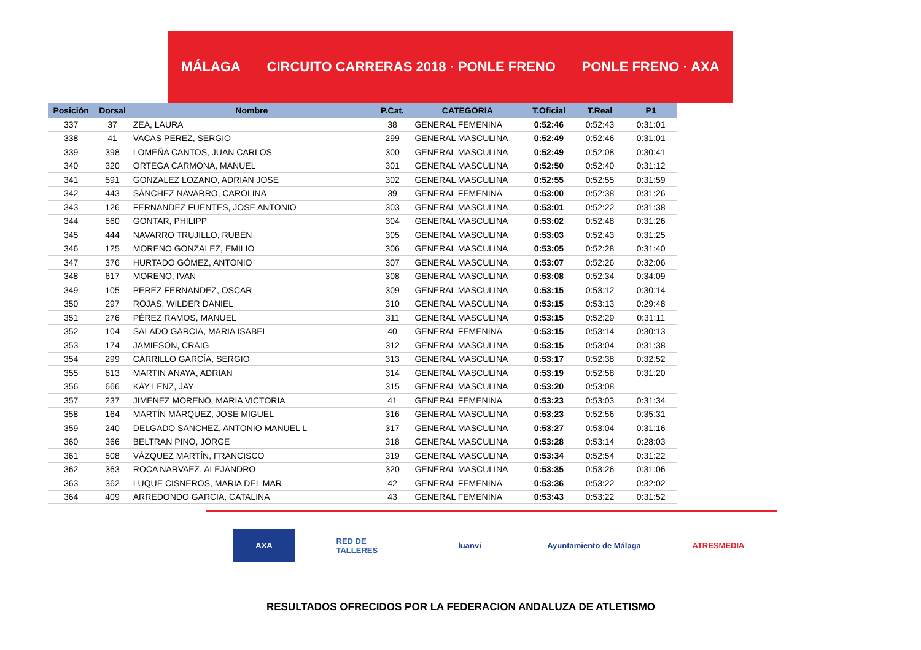MÁLAGA CIRCUITO CARRERAS 2018 · PONLE FRENO PONLE FRENO · AXA
| Posición | Dorsal | Nombre | P.Cat. | CATEGORIA | T.Oficial | T.Real | P1 |
| --- | --- | --- | --- | --- | --- | --- | --- |
| 337 | 37 | ZEA, LAURA | 38 | GENERAL FEMENINA | 0:52:46 | 0:52:43 | 0:31:01 |
| 338 | 41 | VACAS PEREZ, SERGIO | 299 | GENERAL MASCULINA | 0:52:49 | 0:52:46 | 0:31:01 |
| 339 | 398 | LOMEÑA CANTOS, JUAN CARLOS | 300 | GENERAL MASCULINA | 0:52:49 | 0:52:08 | 0:30:41 |
| 340 | 320 | ORTEGA CARMONA, MANUEL | 301 | GENERAL MASCULINA | 0:52:50 | 0:52:40 | 0:31:12 |
| 341 | 591 | GONZALEZ LOZANO, ADRIAN JOSE | 302 | GENERAL MASCULINA | 0:52:55 | 0:52:55 | 0:31:59 |
| 342 | 443 | SÁNCHEZ NAVARRO, CAROLINA | 39 | GENERAL FEMENINA | 0:53:00 | 0:52:38 | 0:31:26 |
| 343 | 126 | FERNANDEZ FUENTES, JOSE ANTONIO | 303 | GENERAL MASCULINA | 0:53:01 | 0:52:22 | 0:31:38 |
| 344 | 560 | GONTAR, PHILIPP | 304 | GENERAL MASCULINA | 0:53:02 | 0:52:48 | 0:31:26 |
| 345 | 444 | NAVARRO TRUJILLO, RUBÉN | 305 | GENERAL MASCULINA | 0:53:03 | 0:52:43 | 0:31:25 |
| 346 | 125 | MORENO GONZALEZ, EMILIO | 306 | GENERAL MASCULINA | 0:53:05 | 0:52:28 | 0:31:40 |
| 347 | 376 | HURTADO GÓMEZ, ANTONIO | 307 | GENERAL MASCULINA | 0:53:07 | 0:52:26 | 0:32:06 |
| 348 | 617 | MORENO, IVAN | 308 | GENERAL MASCULINA | 0:53:08 | 0:52:34 | 0:34:09 |
| 349 | 105 | PEREZ FERNANDEZ, OSCAR | 309 | GENERAL MASCULINA | 0:53:15 | 0:53:12 | 0:30:14 |
| 350 | 297 | ROJAS, WILDER DANIEL | 310 | GENERAL MASCULINA | 0:53:15 | 0:53:13 | 0:29:48 |
| 351 | 276 | PÉREZ RAMOS, MANUEL | 311 | GENERAL MASCULINA | 0:53:15 | 0:52:29 | 0:31:11 |
| 352 | 104 | SALADO GARCIA, MARIA ISABEL | 40 | GENERAL FEMENINA | 0:53:15 | 0:53:14 | 0:30:13 |
| 353 | 174 | JAMIESON, CRAIG | 312 | GENERAL MASCULINA | 0:53:15 | 0:53:04 | 0:31:38 |
| 354 | 299 | CARRILLO GARCÍA, SERGIO | 313 | GENERAL MASCULINA | 0:53:17 | 0:52:38 | 0:32:52 |
| 355 | 613 | MARTIN ANAYA, ADRIAN | 314 | GENERAL MASCULINA | 0:53:19 | 0:52:58 | 0:31:20 |
| 356 | 666 | KAY LENZ, JAY | 315 | GENERAL MASCULINA | 0:53:20 | 0:53:08 | |
| 357 | 237 | JIMENEZ MORENO, MARIA VICTORIA | 41 | GENERAL FEMENINA | 0:53:23 | 0:53:03 | 0:31:34 |
| 358 | 164 | MARTÍN MÁRQUEZ, JOSE MIGUEL | 316 | GENERAL MASCULINA | 0:53:23 | 0:52:56 | 0:35:31 |
| 359 | 240 | DELGADO SANCHEZ, ANTONIO MANUEL L | 317 | GENERAL MASCULINA | 0:53:27 | 0:53:04 | 0:31:16 |
| 360 | 366 | BELTRAN PINO, JORGE | 318 | GENERAL MASCULINA | 0:53:28 | 0:53:14 | 0:28:03 |
| 361 | 508 | VÁZQUEZ MARTÍN, FRANCISCO | 319 | GENERAL MASCULINA | 0:53:34 | 0:52:54 | 0:31:22 |
| 362 | 363 | ROCA NARVAEZ, ALEJANDRO | 320 | GENERAL MASCULINA | 0:53:35 | 0:53:26 | 0:31:06 |
| 363 | 362 | LUQUE CISNEROS, MARIA DEL MAR | 42 | GENERAL FEMENINA | 0:53:36 | 0:53:22 | 0:32:02 |
| 364 | 409 | ARREDONDO GARCIA, CATALINA | 43 | GENERAL FEMENINA | 0:53:43 | 0:53:22 | 0:31:52 |
AXA RED DE TALLERES luanvi Ayuntamiento de Málaga ATRESMEDIA
RESULTADOS OFRECIDOS POR LA FEDERACION ANDALUZA DE ATLETISMO